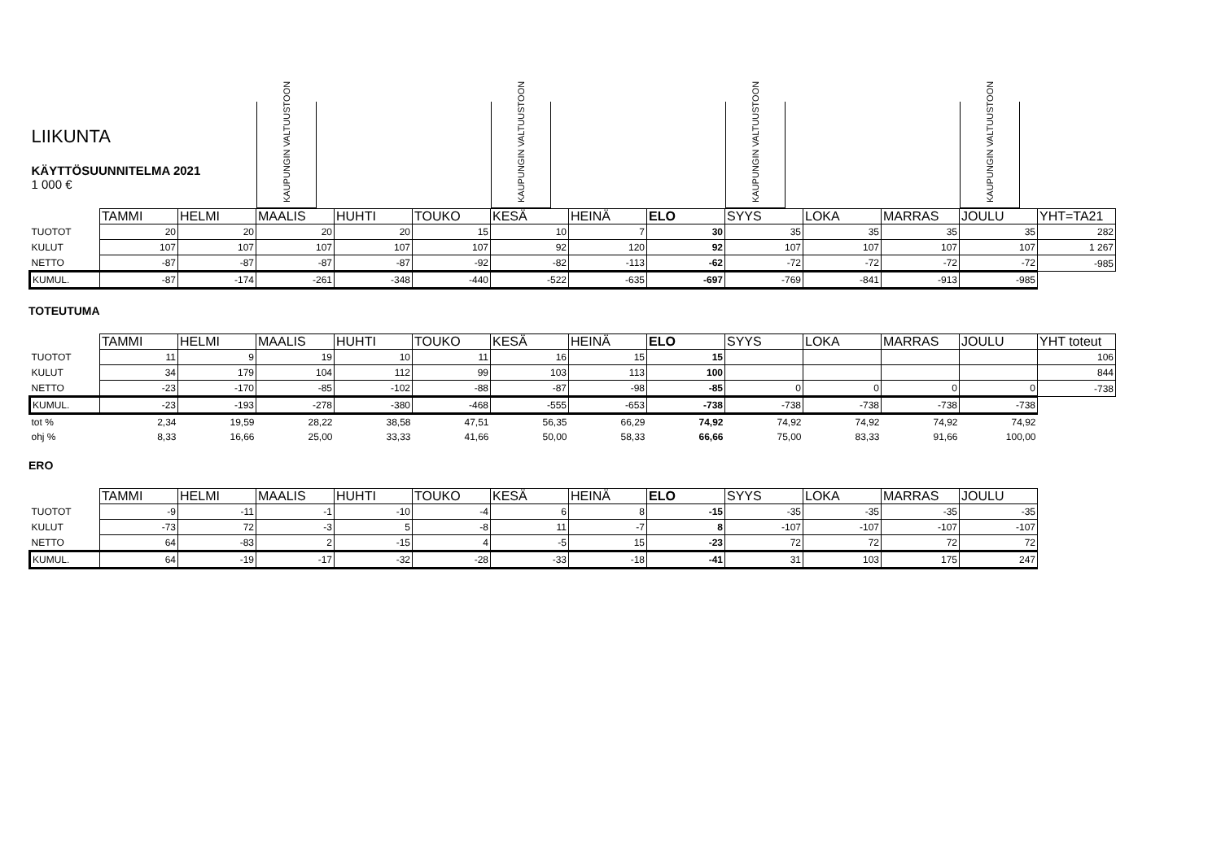| LIIKUNTA KÄYTTÖSUUNNITELMA 2021 1 000 € | | | KAUPUNGIN VALTUUSTOON | | | KAUPUNGIN VALTUUSTOON | | | KAUPUNGIN VALTUUSTOON | | | KAUPUNGIN VALTUUSTOON | |
| | TAMMI | HELMI | MAALIS | HUHTI | TOUKO | KESÄ | HEINÄ | ELO | SYYS | LOKA | MARRAS | JOULU | YHT=TA21 |
| TUOTOT | 20 | 20 | 20 | 20 | 15 | 10 | 7 | 30 | 35 | 35 | 35 | 35 | 282 |
| KULUT | 107 | 107 | 107 | 107 | 107 | 92 | 120 | 92 | 107 | 107 | 107 | 107 | 1 267 |
| NETTO | -87 | -87 | -87 | -87 | -92 | -82 | -113 | -62 | -72 | -72 | -72 | -72 | -985 |
| KUMUL. | -87 | -174 | -261 | -348 | -440 | -522 | -635 | -697 | -769 | -841 | -913 | -985 | |
TOTEUTUMA
| | TAMMI | HELMI | MAALIS | HUHTI | TOUKO | KESÄ | HEINÄ | ELO | SYYS | LOKA | MARRAS | JOULU | YHT toteut |
| TUOTOT | 11 | 9 | 19 | 10 | 11 | 16 | 15 | 15 | | | | | 106 |
| KULUT | 34 | 179 | 104 | 112 | 99 | 103 | 113 | 100 | | | | | 844 |
| NETTO | -23 | -170 | -85 | -102 | -88 | -87 | -98 | -85 | 0 | 0 | 0 | 0 | -738 |
| KUMUL. | -23 | -193 | -278 | -380 | -468 | -555 | -653 | -738 | -738 | -738 | -738 | -738 | |
| tot % | 2,34 | 19,59 | 28,22 | 38,58 | 47,51 | 56,35 | 66,29 | 74,92 | 74,92 | 74,92 | 74,92 | 74,92 | |
| ohj % | 8,33 | 16,66 | 25,00 | 33,33 | 41,66 | 50,00 | 58,33 | 66,66 | 75,00 | 83,33 | 91,66 | 100,00 | |
ERO
| | TAMMI | HELMI | MAALIS | HUHTI | TOUKO | KESÄ | HEINÄ | ELO | SYYS | LOKA | MARRAS | JOULU |
| TUOTOT | -9 | -11 | -1 | -10 | -4 | 6 | 8 | -15 | -35 | -35 | -35 | -35 |
| KULUT | -73 | 72 | -3 | 5 | -8 | 11 | -7 | 8 | -107 | -107 | -107 | -107 |
| NETTO | 64 | -83 | 2 | -15 | 4 | -5 | 15 | -23 | 72 | 72 | 72 | 72 |
| KUMUL. | 64 | -19 | -17 | -32 | -28 | -33 | -18 | -41 | 31 | 103 | 175 | 247 |